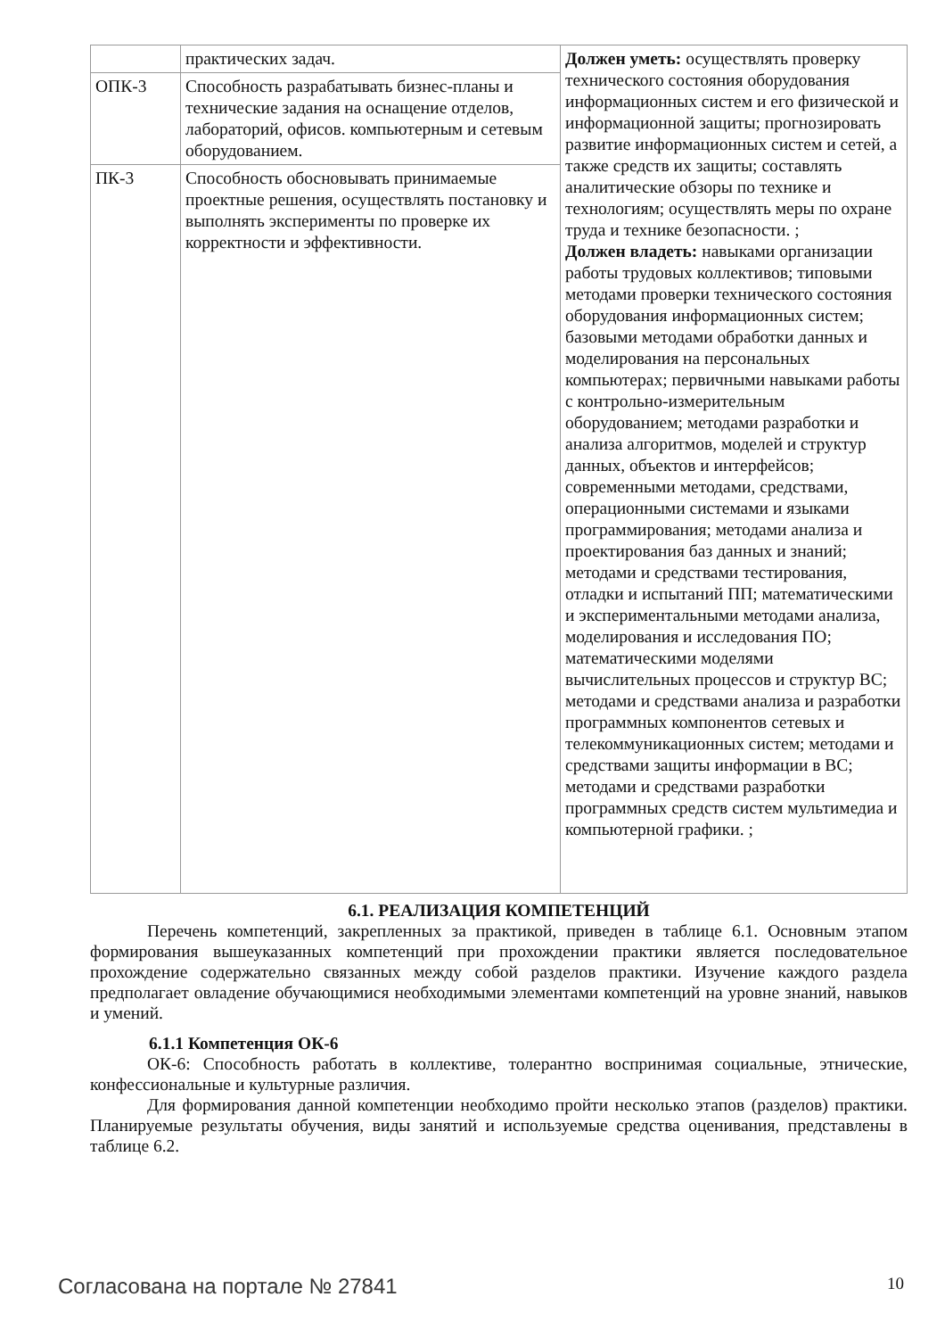| | практических задач. | Должен уметь: осуществлять проверку технического состояния оборудования информационных систем и его физической и информационной защиты; прогнозировать развитие информационных систем и сетей, а также средств их защиты; составлять аналитические обзоры по технике и технологиям; осуществлять меры по охране труда и технике безопасности. ; Должен владеть: навыками организации работы трудовых коллективов; типовыми методами проверки технического состояния оборудования информационных систем; базовыми методами обработки данных и моделирования на персональных компьютерах; первичными навыками работы с контрольно-измерительным оборудованием; методами разработки и анализа алгоритмов, моделей и структур данных, объектов и интерфейсов; современными методами, средствами, операционными системами и языками программирования; методами анализа и проектирования баз данных и знаний; методами и средствами тестирования, отладки и испытаний ПП; математическими и экспериментальными методами анализа, моделирования и исследования ПО; математическими моделями вычислительных процессов и структур ВС; методами и средствами анализа и разработки программных компонентов сетевых и телекоммуникационных систем; методами и средствами защиты информации в ВС; методами и средствами разработки программных средств систем мультимедиа и компьютерной графики. ; |
| ОПК-3 | Способность разрабатывать бизнес-планы и технические задания на оснащение отделов, лабораторий, офисов. компьютерным и сетевым оборудованием. | |
| ПК-3 | Способность обосновывать принимаемые проектные решения, осуществлять постановку и выполнять эксперименты по проверке их корректности и эффективности. | |
6.1. РЕАЛИЗАЦИЯ КОМПЕТЕНЦИЙ
Перечень компетенций, закрепленных за практикой, приведен в таблице 6.1. Основным этапом формирования вышеуказанных компетенций при прохождении практики является последовательное прохождение содержательно связанных между собой разделов практики. Изучение каждого раздела предполагает овладение обучающимися необходимыми элементами компетенций на уровне знаний, навыков и умений.
6.1.1 Компетенция ОК-6
ОК-6: Способность работать в коллективе, толерантно воспринимая социальные, этнические, конфессиональные и культурные различия.
Для формирования данной компетенции необходимо пройти несколько этапов (разделов) практики. Планируемые результаты обучения, виды занятий и используемые средства оценивания, представлены в таблице 6.2.
Согласована на портале № 27841 10